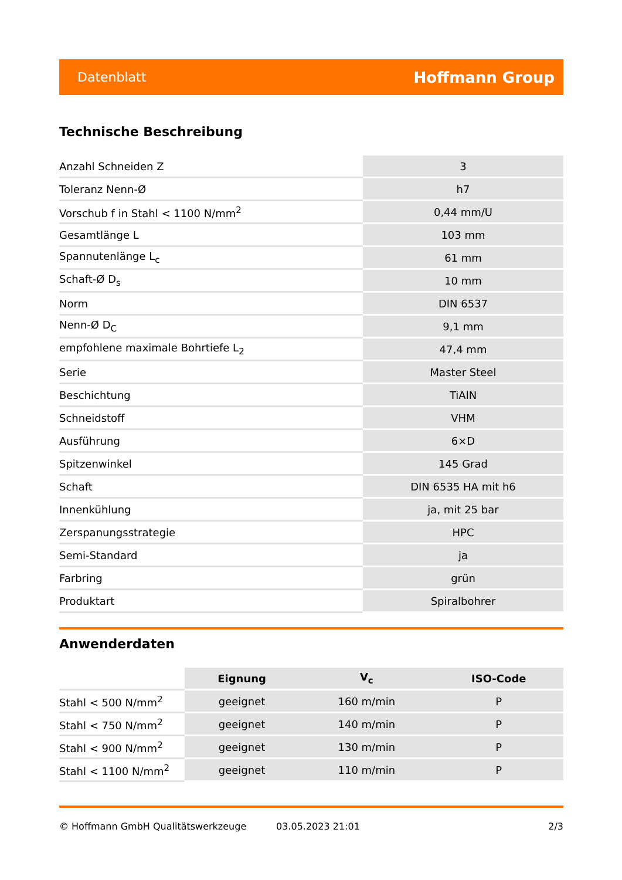Datenblatt Hoffmann Group
Technische Beschreibung
| Anzahl Schneiden Z | 3 |
| Toleranz Nenn-Ø | h7 |
| Vorschub f in Stahl < 1100 N/mm<sup>2</sup> | 0,44 mm/U |
| Gesamtlänge L | 103 mm |
| Spannutenlänge L<sub>c</sub> | 61 mm |
| Schaft-Ø D<sub>s</sub> | 10 mm |
| Norm | DIN 6537 |
| Nenn-Ø D<sub>C</sub> | 9,1 mm |
| empfohlene maximale Bohrtiefe L<sub>2</sub> | 47,4 mm |
| Serie | Master Steel |
| Beschichtung | TiAlN |
| Schneidstoff | VHM |
| Ausführung | 6×D |
| Spitzenwinkel | 145 Grad |
| Schaft | DIN 6535 HA mit h6 |
| Innenkühlung | ja, mit 25 bar |
| Zerspanungsstrategie | HPC |
| Semi-Standard | ja |
| Farbring | grün |
| Produktart | Spiralbohrer |
Anwenderdaten
| | Eignung | V<sub>c</sub> | ISO-Code |
| Stahl < 500 N/mm<sup>2</sup> | geeignet | 160 m/min | P |
| Stahl < 750 N/mm<sup>2</sup> | geeignet | 140 m/min | P |
| Stahl < 900 N/mm<sup>2</sup> | geeignet | 130 m/min | P |
| Stahl < 1100 N/mm<sup>2</sup> | geeignet | 110 m/min | P |
© Hoffmann GmbH Qualitätswerkzeuge 03.05.2023 21:01 2/3